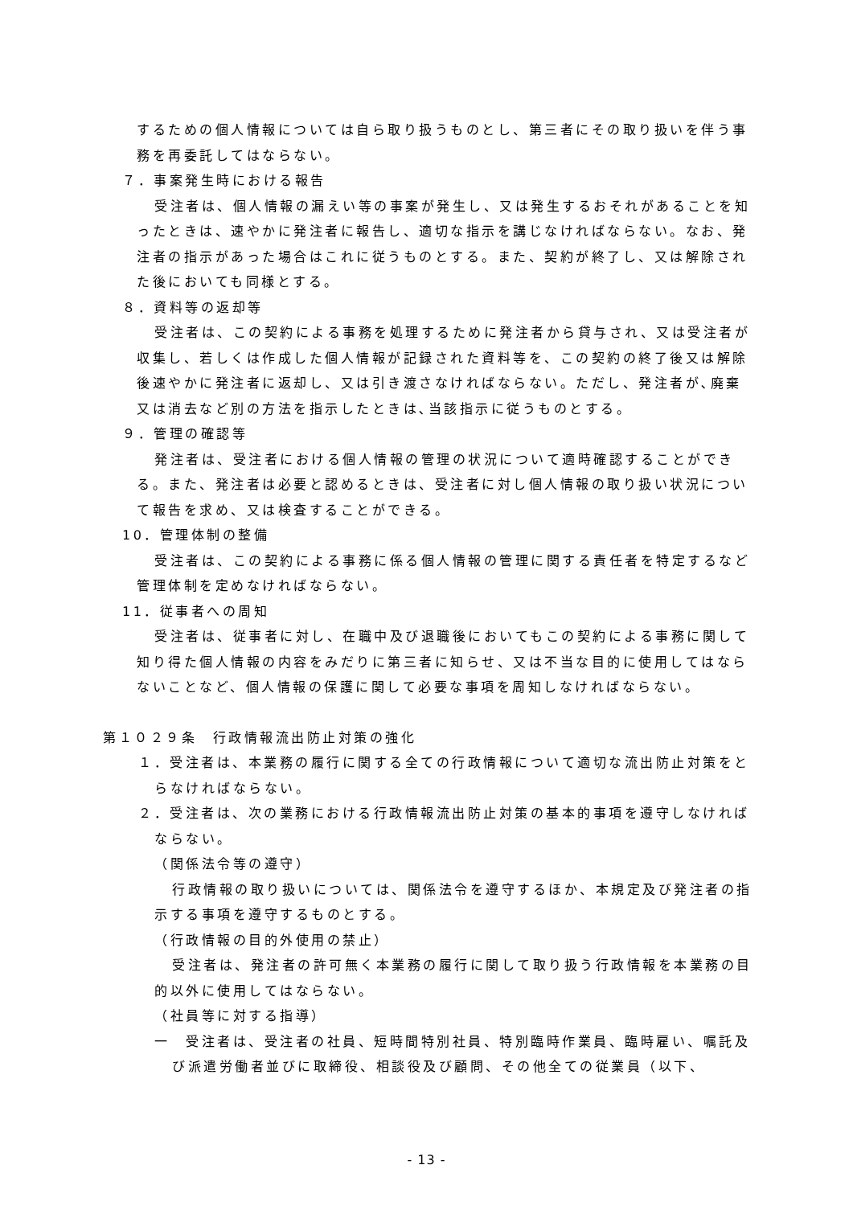するための個人情報については自ら取り扱うものとし、第三者にその取り扱いを伴う事務を再委託してはならない。
７．事案発生時における報告
受注者は、個人情報の漏えい等の事案が発生し、又は発生するおそれがあることを知ったときは、速やかに発注者に報告し、適切な指示を講じなければならない。なお、発注者の指示があった場合はこれに従うものとする。また、契約が終了し、又は解除された後においても同様とする。
８．資料等の返却等
受注者は、この契約による事務を処理するために発注者から貸与され、又は受注者が収集し、若しくは作成した個人情報が記録された資料等を、この契約の終了後又は解除後速やかに発注者に返却し、又は引き渡さなければならない。ただし、発注者が､廃棄又は消去など別の方法を指示したときは､当該指示に従うものとする。
９．管理の確認等
発注者は、受注者における個人情報の管理の状況について適時確認することができる。また、発注者は必要と認めるときは、受注者に対し個人情報の取り扱い状況について報告を求め、又は検査することができる。
10．管理体制の整備
受注者は、この契約による事務に係る個人情報の管理に関する責任者を特定するなど管理体制を定めなければならない。
11．従事者への周知
受注者は、従事者に対し、在職中及び退職後においてもこの契約による事務に関して知り得た個人情報の内容をみだりに第三者に知らせ、又は不当な目的に使用してはならないことなど、個人情報の保護に関して必要な事項を周知しなければならない。
第１０２９条　行政情報流出防止対策の強化
１．受注者は、本業務の履行に関する全ての行政情報について適切な流出防止対策をとらなければならない。
２．受注者は、次の業務における行政情報流出防止対策の基本的事項を遵守しなければならない。
（関係法令等の遵守）
行政情報の取り扱いについては、関係法令を遵守するほか、本規定及び発注者の指示する事項を遵守するものとする。
（行政情報の目的外使用の禁止）
受注者は、発注者の許可無く本業務の履行に関して取り扱う行政情報を本業務の目的以外に使用してはならない。
（社員等に対する指導）
一　受注者は、受注者の社員、短時間特別社員、特別臨時作業員、臨時雇い、嘱託及び派遣労働者並びに取締役、相談役及び顧問、その他全ての従業員（以下、
- 13 -